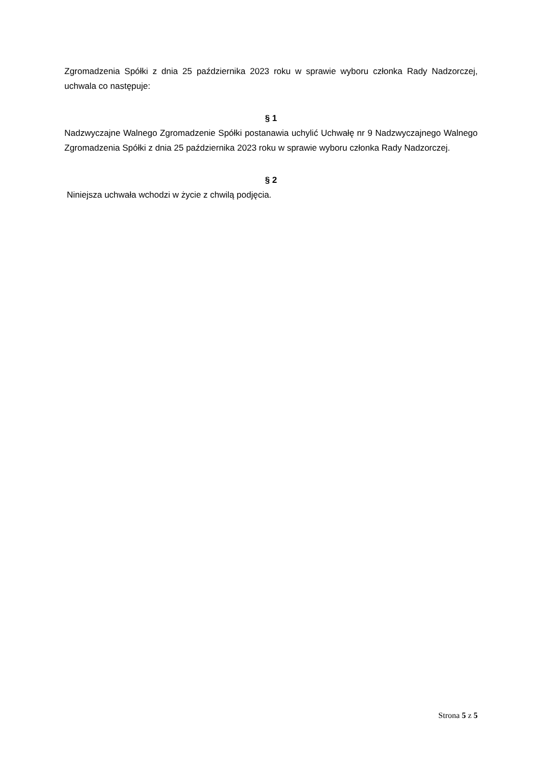Zgromadzenia Spółki z dnia 25 października 2023 roku w sprawie wyboru członka Rady Nadzorczej, uchwala co następuje:
§ 1
Nadzwyczajne Walnego Zgromadzenie Spółki postanawia uchylić Uchwałę nr 9 Nadzwyczajnego Walnego Zgromadzenia Spółki z dnia 25 października 2023 roku w sprawie wyboru członka Rady Nadzorczej.
§ 2
Niniejsza uchwała wchodzi w życie z chwilą podjęcia.
Strona 5 z 5